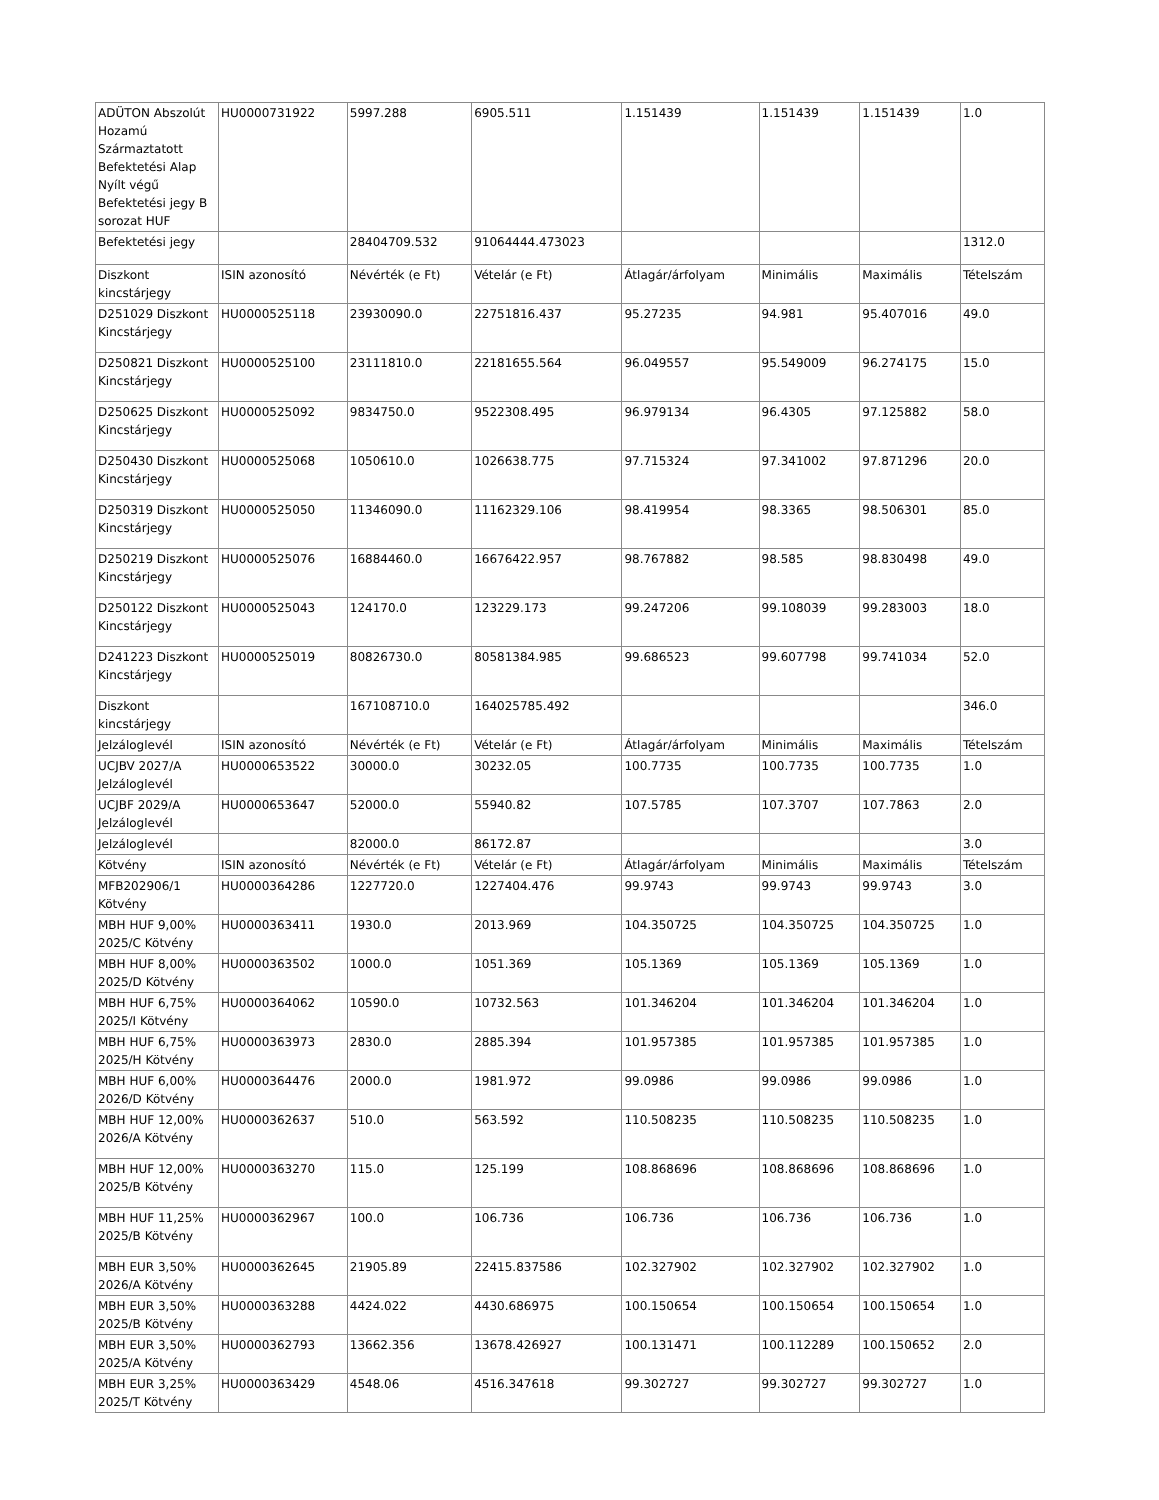| ADÜTON Abszolút Hozamú Származtatott Befektetési Alap Nyílt végű Befektetési jegy B sorozat HUF | HU0000731922 | 5997.288 | 6905.511 | 1.151439 | 1.151439 | 1.151439 | 1.0 |
| Befektetési jegy | | 28404709.532 | 91064444.473023 | | | | 1312.0 |
| Diszkont kincstárjegy | ISIN azonosító | Névérték (e Ft) | Vételár (e Ft) | Átlagár/árfolyam | Minimális | Maximális | Tételszám |
| D251029 Diszkont Kincstárjegy | HU0000525118 | 23930090.0 | 22751816.437 | 95.27235 | 94.981 | 95.407016 | 49.0 |
| D250821 Diszkont Kincstárjegy | HU0000525100 | 23111810.0 | 22181655.564 | 96.049557 | 95.549009 | 96.274175 | 15.0 |
| D250625 Diszkont Kincstárjegy | HU0000525092 | 9834750.0 | 9522308.495 | 96.979134 | 96.4305 | 97.125882 | 58.0 |
| D250430 Diszkont Kincstárjegy | HU0000525068 | 1050610.0 | 1026638.775 | 97.715324 | 97.341002 | 97.871296 | 20.0 |
| D250319 Diszkont Kincstárjegy | HU0000525050 | 11346090.0 | 11162329.106 | 98.419954 | 98.3365 | 98.506301 | 85.0 |
| D250219 Diszkont Kincstárjegy | HU0000525076 | 16884460.0 | 16676422.957 | 98.767882 | 98.585 | 98.830498 | 49.0 |
| D250122 Diszkont Kincstárjegy | HU0000525043 | 124170.0 | 123229.173 | 99.247206 | 99.108039 | 99.283003 | 18.0 |
| D241223 Diszkont Kincstárjegy | HU0000525019 | 80826730.0 | 80581384.985 | 99.686523 | 99.607798 | 99.741034 | 52.0 |
| Diszkont kincstárjegy | | 167108710.0 | 164025785.492 | | | | 346.0 |
| Jelzáloglevél | ISIN azonosító | Névérték (e Ft) | Vételár (e Ft) | Átlagár/árfolyam | Minimális | Maximális | Tételszám |
| UCJBV 2027/A Jelzáloglevél | HU0000653522 | 30000.0 | 30232.05 | 100.7735 | 100.7735 | 100.7735 | 1.0 |
| UCJBF 2029/A Jelzáloglevél | HU0000653647 | 52000.0 | 55940.82 | 107.5785 | 107.3707 | 107.7863 | 2.0 |
| Jelzáloglevél | | 82000.0 | 86172.87 | | | | 3.0 |
| Kötvény | ISIN azonosító | Névérték (e Ft) | Vételár (e Ft) | Átlagár/árfolyam | Minimális | Maximális | Tételszám |
| MFB202906/1 Kötvény | HU0000364286 | 1227720.0 | 1227404.476 | 99.9743 | 99.9743 | 99.9743 | 3.0 |
| MBH HUF 9,00% 2025/C Kötvény | HU0000363411 | 1930.0 | 2013.969 | 104.350725 | 104.350725 | 104.350725 | 1.0 |
| MBH HUF 8,00% 2025/D Kötvény | HU0000363502 | 1000.0 | 1051.369 | 105.1369 | 105.1369 | 105.1369 | 1.0 |
| MBH HUF 6,75% 2025/I Kötvény | HU0000364062 | 10590.0 | 10732.563 | 101.346204 | 101.346204 | 101.346204 | 1.0 |
| MBH HUF 6,75% 2025/H Kötvény | HU0000363973 | 2830.0 | 2885.394 | 101.957385 | 101.957385 | 101.957385 | 1.0 |
| MBH HUF 6,00% 2026/D Kötvény | HU0000364476 | 2000.0 | 1981.972 | 99.0986 | 99.0986 | 99.0986 | 1.0 |
| MBH HUF 12,00% 2026/A Kötvény | HU0000362637 | 510.0 | 563.592 | 110.508235 | 110.508235 | 110.508235 | 1.0 |
| MBH HUF 12,00% 2025/B Kötvény | HU0000363270 | 115.0 | 125.199 | 108.868696 | 108.868696 | 108.868696 | 1.0 |
| MBH HUF 11,25% 2025/B Kötvény | HU0000362967 | 100.0 | 106.736 | 106.736 | 106.736 | 106.736 | 1.0 |
| MBH EUR 3,50% 2026/A Kötvény | HU0000362645 | 21905.89 | 22415.837586 | 102.327902 | 102.327902 | 102.327902 | 1.0 |
| MBH EUR 3,50% 2025/B Kötvény | HU0000363288 | 4424.022 | 4430.686975 | 100.150654 | 100.150654 | 100.150654 | 1.0 |
| MBH EUR 3,50% 2025/A Kötvény | HU0000362793 | 13662.356 | 13678.426927 | 100.131471 | 100.112289 | 100.150652 | 2.0 |
| MBH EUR 3,25% 2025/T Kötvény | HU0000363429 | 4548.06 | 4516.347618 | 99.302727 | 99.302727 | 99.302727 | 1.0 |